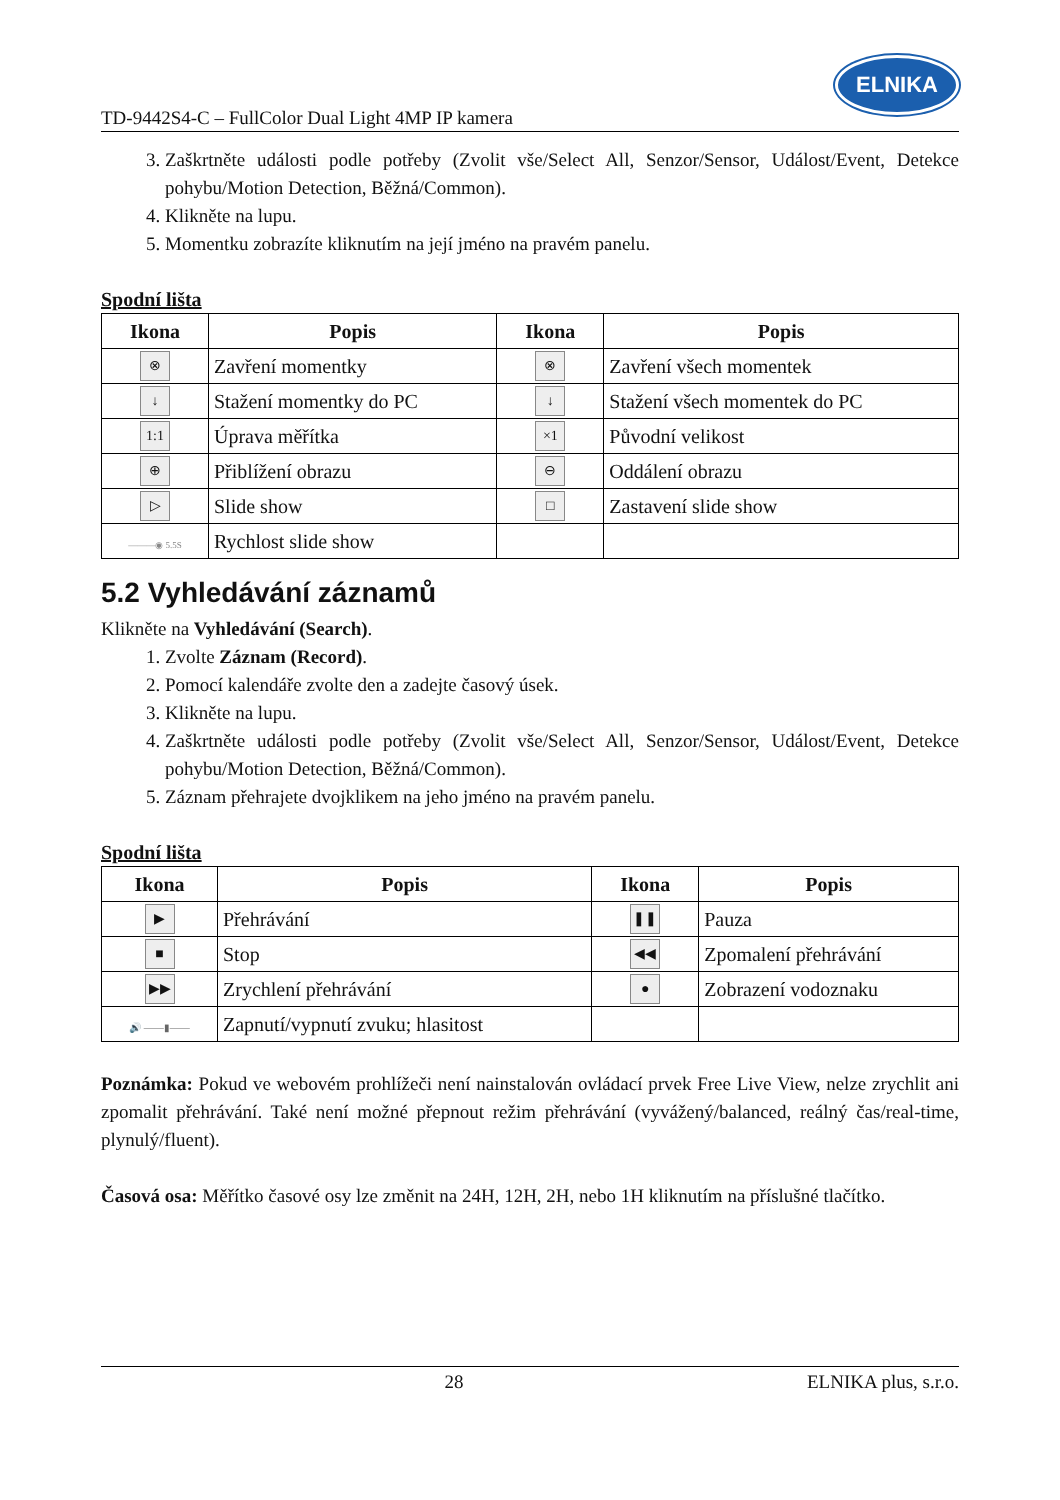TD-9442S4-C – FullColor Dual Light 4MP IP kamera
ELNIKA
3. Zaškrtněte události podle potřeby (Zvolit vše/Select All, Senzor/Sensor, Událost/Event, Detekce pohybu/Motion Detection, Běžná/Common).
4. Klikněte na lupu.
5. Momentku zobrazíte kliknutím na její jméno na pravém panelu.
Spodní lišta
| Ikona | Popis | Ikona | Popis |
| --- | --- | --- | --- |
| ⊗ | Zavření momentky | ⊗ | Zavření všech momentek |
| ↓ | Stažení momentky do PC | ↓ | Stažení všech momentek do PC |
| 1:1 | Úprava měřítka | ×1 | Původní velikost |
| ⊕ | Přiblížení obrazu | ⊖ | Oddálení obrazu |
| ▷ | Slide show | □ | Zastavení slide show |
| ———◉ 5.5S | Rychlost slide show | | |
5.2 Vyhledávání záznamů
Klikněte na Vyhledávání (Search).
1. Zvolte Záznam (Record).
2. Pomocí kalendáře zvolte den a zadejte časový úsek.
3. Klikněte na lupu.
4. Zaškrtněte události podle potřeby (Zvolit vše/Select All, Senzor/Sensor, Událost/Event, Detekce pohybu/Motion Detection, Běžná/Common).
5. Záznam přehrajete dvojklikem na jeho jméno na pravém panelu.
Spodní lišta
| Ikona | Popis | Ikona | Popis |
| --- | --- | --- | --- |
| ▶ | Přehrávání | ❚❚ | Pauza |
| ■ | Stop | ◀◀ | Zpomalení přehrávání |
| ▶▶ | Zrychlení přehrávání | ● | Zobrazení vodoznaku |
| 🔊 ——▮—— | Zapnutí/vypnutí zvuku; hlasitost | | |
Poznámka: Pokud ve webovém prohlížeči není nainstalován ovládací prvek Free Live View, nelze zrychlit ani zpomalit přehrávání. Také není možné přepnout režim přehrávání (vyvážený/balanced, reálný čas/real-time, plynulý/fluent).
Časová osa: Měřítko časové osy lze změnit na 24H, 12H, 2H, nebo 1H kliknutím na příslušné tlačítko.
28 ELNIKA plus, s.r.o.